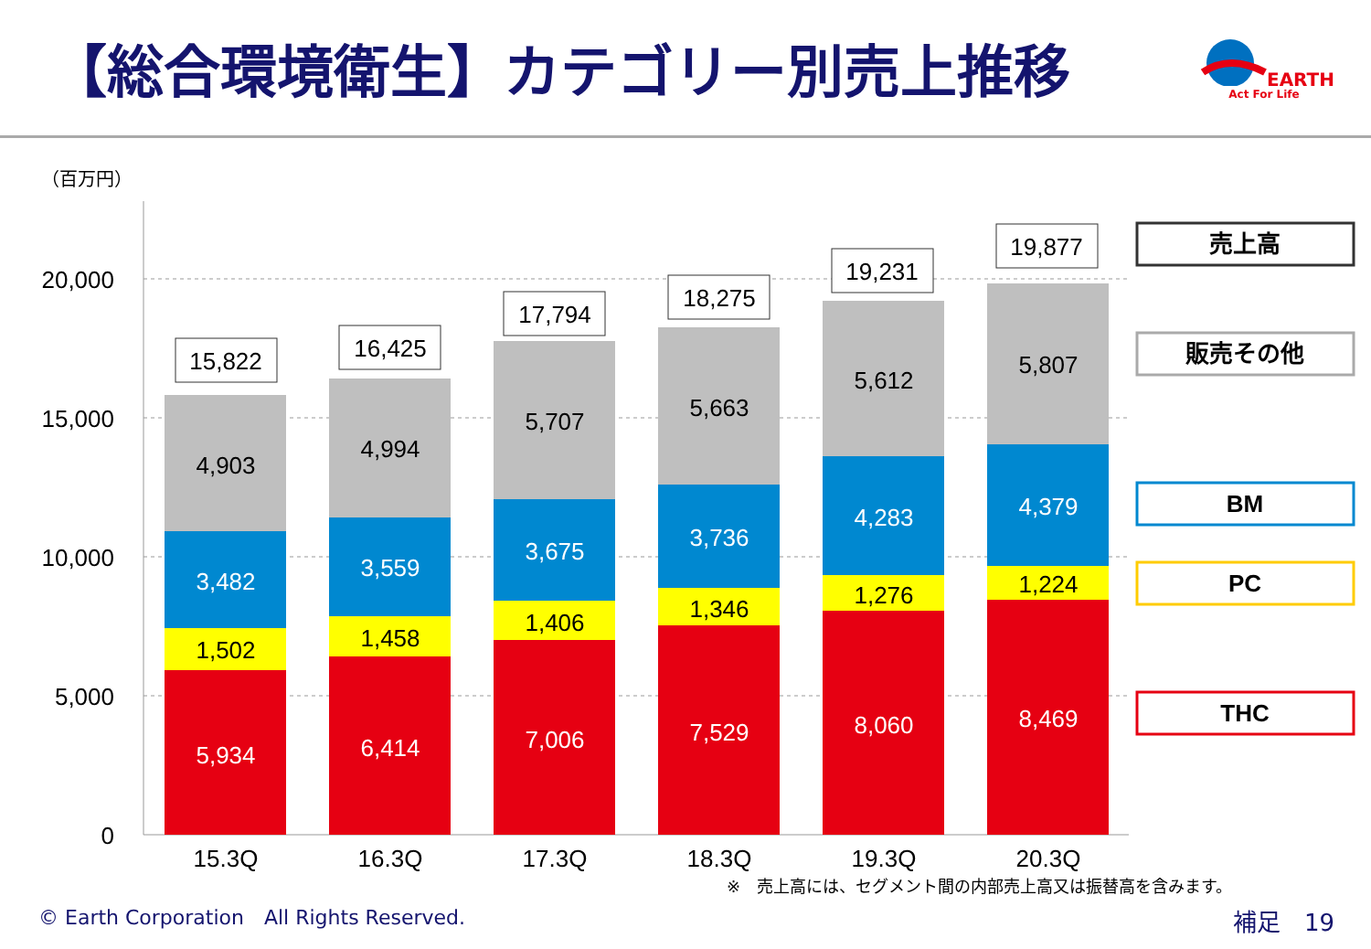【総合環境衛生】カテゴリー別売上推移
EARTH
Act For Life
（百万円）
20,000
15,000
10,000
5,000
0
5,934
1,502
3,482
4,903
15,822
15.3Q
6,414
1,458
3,559
4,994
16,425
16.3Q
7,006
1,406
3,675
5,707
17,794
17.3Q
7,529
1,346
3,736
5,663
18,275
18.3Q
8,060
1,276
4,283
5,612
19,231
19.3Q
8,469
1,224
4,379
5,807
19,877
20.3Q
売上高
販売その他
BM
PC
THC
※　売上高には、セグメント間の内部売上高又は振替高を含みます。
© Earth Corporation　All Rights Reserved.
補足　19